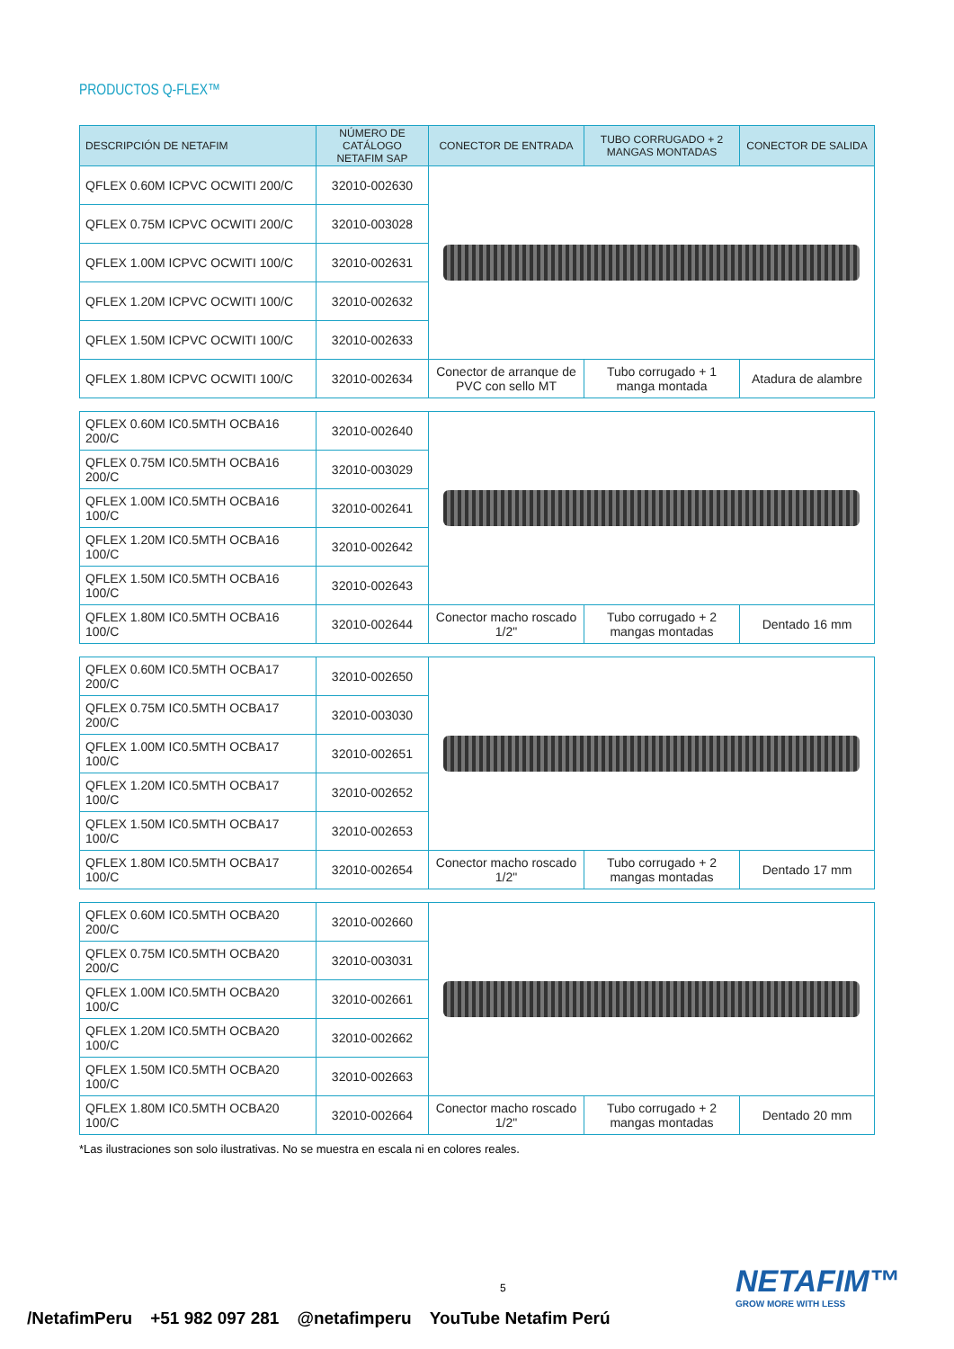PRODUCTOS Q-FLEX™
| DESCRIPCIÓN DE NETAFIM | NÚMERO DE CATÁLOGO NETAFIM SAP | CONECTOR DE ENTRADA | TUBO CORRUGADO + 2 MANGAS MONTADAS | CONECTOR DE SALIDA |
| --- | --- | --- | --- | --- |
| QFLEX 0.60M ICPVC OCWITI 200/C | 32010-002630 | | | |
| QFLEX 0.75M ICPVC OCWITI 200/C | 32010-003028 | | | |
| QFLEX 1.00M ICPVC OCWITI 100/C | 32010-002631 | | | |
| QFLEX 1.20M ICPVC OCWITI 100/C | 32010-002632 | | | |
| QFLEX 1.50M ICPVC OCWITI 100/C | 32010-002633 | | | |
| QFLEX 1.80M ICPVC OCWITI 100/C | 32010-002634 | Conector de arranque de PVC con sello MT | Tubo corrugado + 1 manga montada | Atadura de alambre |
| QFLEX 0.60M IC0.5MTH OCBA16 200/C | 32010-002640 | | | |
| QFLEX 0.75M IC0.5MTH OCBA16 200/C | 32010-003029 | | | |
| QFLEX 1.00M IC0.5MTH OCBA16 100/C | 32010-002641 | | | |
| QFLEX 1.20M IC0.5MTH OCBA16 100/C | 32010-002642 | | | |
| QFLEX 1.50M IC0.5MTH OCBA16 100/C | 32010-002643 | | | |
| QFLEX 1.80M IC0.5MTH OCBA16 100/C | 32010-002644 | Conector macho roscado 1/2" | Tubo corrugado + 2 mangas montadas | Dentado 16 mm |
| QFLEX 0.60M IC0.5MTH OCBA17 200/C | 32010-002650 | | | |
| QFLEX 0.75M IC0.5MTH OCBA17 200/C | 32010-003030 | | | |
| QFLEX 1.00M IC0.5MTH OCBA17 100/C | 32010-002651 | | | |
| QFLEX 1.20M IC0.5MTH OCBA17 100/C | 32010-002652 | | | |
| QFLEX 1.50M IC0.5MTH OCBA17 100/C | 32010-002653 | | | |
| QFLEX 1.80M IC0.5MTH OCBA17 100/C | 32010-002654 | Conector macho roscado 1/2" | Tubo corrugado + 2 mangas montadas | Dentado 17 mm |
| QFLEX 0.60M IC0.5MTH OCBA20 200/C | 32010-002660 | | | |
| QFLEX 0.75M IC0.5MTH OCBA20 200/C | 32010-003031 | | | |
| QFLEX 1.00M IC0.5MTH OCBA20 100/C | 32010-002661 | | | |
| QFLEX 1.20M IC0.5MTH OCBA20 100/C | 32010-002662 | | | |
| QFLEX 1.50M IC0.5MTH OCBA20 100/C | 32010-002663 | | | |
| QFLEX 1.80M IC0.5MTH OCBA20 100/C | 32010-002664 | Conector macho roscado 1/2" | Tubo corrugado + 2 mangas montadas | Dentado 20 mm |
*Las ilustraciones son solo ilustrativas. No se muestra en escala ni en colores reales.
5 NETAFIM™
GROW MORE WITH LESS
/NetafimPeru +51 982 097 281 @netafimperu YouTube Netafim Perú